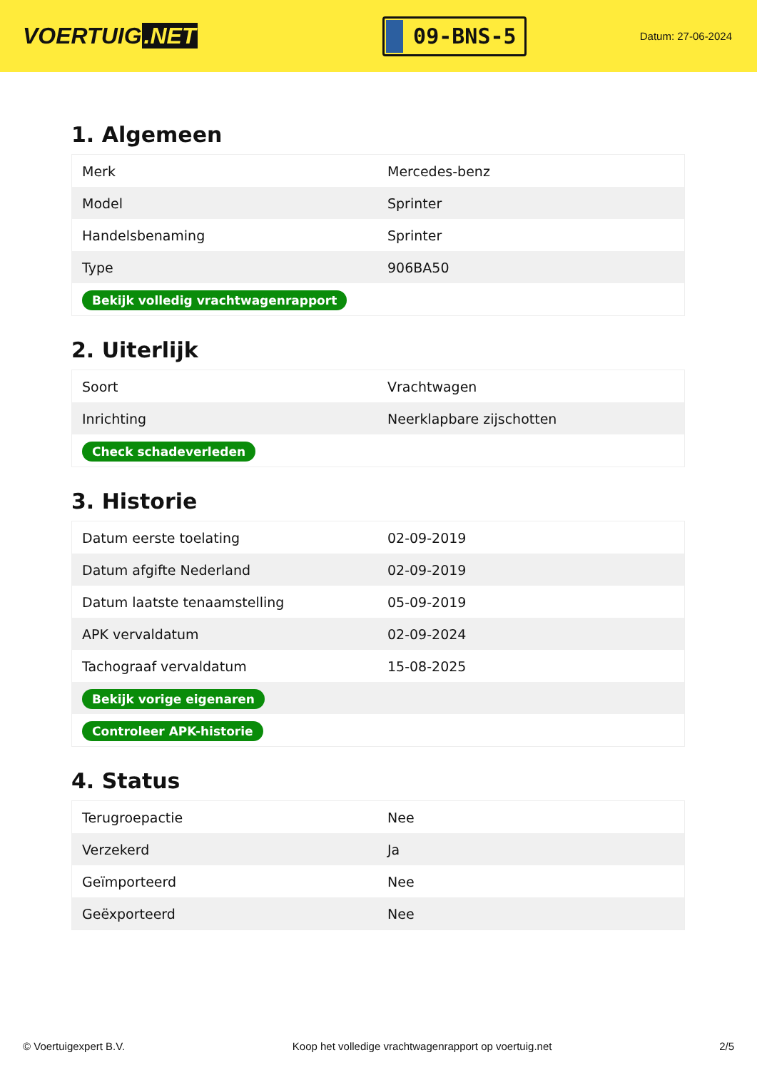VOERTUIG.NET
09-BNS-5
Datum: 27-06-2024
1. Algemeen
| Merk | Mercedes-benz |
| Model | Sprinter |
| Handelsbenaming | Sprinter |
| Type | 906BA50 |
| Bekijk volledig vrachtwagenrapport | |
2. Uiterlijk
| Soort | Vrachtwagen |
| Inrichting | Neerklapbare zijschotten |
| Check schadeverleden | |
3. Historie
| Datum eerste toelating | 02-09-2019 |
| Datum afgifte Nederland | 02-09-2019 |
| Datum laatste tenaamstelling | 05-09-2019 |
| APK vervaldatum | 02-09-2024 |
| Tachograaf vervaldatum | 15-08-2025 |
| Bekijk vorige eigenaren | |
| Controleer APK-historie | |
4. Status
| Terugroepactie | Nee |
| Verzekerd | Ja |
| Geïmporteerd | Nee |
| Geëxporteerd | Nee |
© Voertuigexpert B.V. Koop het volledige vrachtwagenrapport op voertuig.net 2/5